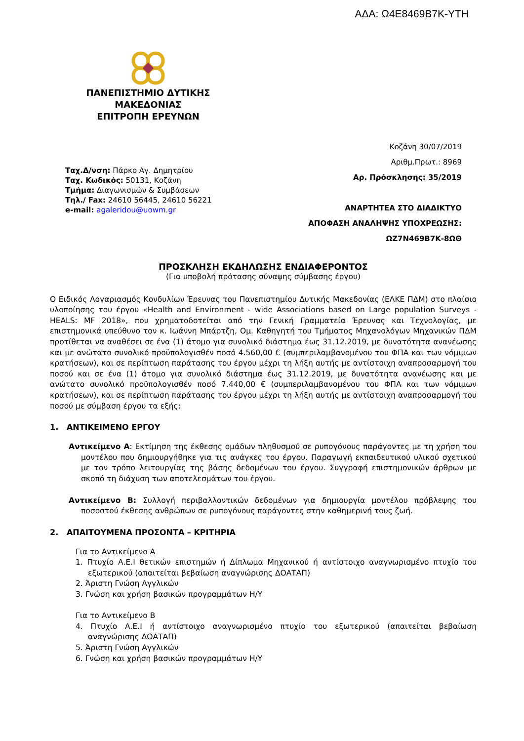ΑΔΑ: Ω4Ε8469Β7Κ-ΥΤΗ
ΠΑΝΕΠΙΣΤΗΜΙΟ ΔΥΤΙΚΗΣ
ΜΑΚΕΔΟΝΙΑΣ
ΕΠΙΤΡΟΠΗ ΕΡΕΥΝΩΝ
Κοζάνη 30/07/2019
Αριθμ.Πρωτ.: 8969
Αρ. Πρόσκλησης: 35/2019
ΑΝΑΡΤΗΤΕΑ ΣΤΟ ΔΙΑΔΙΚΤΥΟ
ΑΠΟΦΑΣΗ ΑΝΑΛΗΨΗΣ ΥΠΟΧΡΕΩΣΗΣ:
ΩΖ7Ν469Β7Κ-8ΩΘ
Ταχ.Δ/νση: Πάρκο Αγ. Δημητρίου
Ταχ. Κωδικός: 50131, Κοζάνη
Τμήμα: Διαγωνισμών & Συμβάσεων
Τηλ./ Fax: 24610 56445, 24610 56221
e-mail: agaleridou@uowm.gr
ΠΡΟΣΚΛΗΣΗ ΕΚΔΗΛΩΣΗΣ ΕΝΔΙΑΦΕΡΟΝΤΟΣ
(Για υποβολή πρότασης σύναψης σύμβασης έργου)
Ο Ειδικός Λογαριασμός Κονδυλίων Έρευνας του Πανεπιστημίου Δυτικής Μακεδονίας (ΕΛΚΕ ΠΔΜ) στο πλαίσιο υλοποίησης του έργου «Health and Environment - wide Associations based on Large population Surveys - HEALS: MF 2018», που χρηματοδοτείται από την Γενική Γραμματεία Έρευνας και Τεχνολογίας, με επιστημονικά υπεύθυνο τον κ. Ιωάννη Μπάρτζη, Ομ. Καθηγητή του Τμήματος Μηχανολόγων Μηχανικών ΠΔΜ προτίθεται να αναθέσει σε ένα (1) άτομο για συνολικό διάστημα έως 31.12.2019, με δυνατότητα ανανέωσης και με ανώτατο συνολικό προϋπολογισθέν ποσό 4.560,00 € (συμπεριλαμβανομένου του ΦΠΑ και των νόμιμων κρατήσεων), και σε περίπτωση παράτασης του έργου μέχρι τη λήξη αυτής με αντίστοιχη αναπροσαρμογή του ποσού και σε ένα (1) άτομο για συνολικό διάστημα έως 31.12.2019, με δυνατότητα ανανέωσης και με ανώτατο συνολικό προϋπολογισθέν ποσό 7.440,00 € (συμπεριλαμβανομένου του ΦΠΑ και των νόμιμων κρατήσεων), και σε περίπτωση παράτασης του έργου μέχρι τη λήξη αυτής με αντίστοιχη αναπροσαρμογή του ποσού με σύμβαση έργου τα εξής:
1. ΑΝΤΙΚΕΙΜΕΝΟ ΕΡΓΟΥ
Αντικείμενο Α: Εκτίμηση της έκθεσης ομάδων πληθυσμού σε ρυπογόνους παράγοντες με τη χρήση του μοντέλου που δημιουργήθηκε για τις ανάγκες του έργου. Παραγωγή εκπαιδευτικού υλικού σχετικού με τον τρόπο λειτουργίας της βάσης δεδομένων του έργου. Συγγραφή επιστημονικών άρθρων με σκοπό τη διάχυση των αποτελεσμάτων του έργου.
Αντικείμενο Β: Συλλογή περιβαλλοντικών δεδομένων για δημιουργία μοντέλου πρόβλεψης του ποσοστού έκθεσης ανθρώπων σε ρυπογόνους παράγοντες στην καθημερινή τους ζωή.
2. ΑΠΑΙΤΟΥΜΕΝΑ ΠΡΟΣΟΝΤΑ – ΚΡΙΤΗΡΙΑ
Για το Αντικείμενο Α
1. Πτυχίο Α.Ε.Ι θετικών επιστημών ή Δίπλωμα Μηχανικού ή αντίστοιχο αναγνωρισμένο πτυχίο του εξωτερικού (απαιτείται βεβαίωση αναγνώρισης ΔΟΑΤΑΠ)
2. Άριστη Γνώση Αγγλικών
3. Γνώση και χρήση βασικών προγραμμάτων Η/Υ
Για το Αντικείμενο Β
4. Πτυχίο Α.Ε.Ι ή αντίστοιχο αναγνωρισμένο πτυχίο του εξωτερικού (απαιτείται βεβαίωση αναγνώρισης ΔΟΑΤΑΠ)
5. Άριστη Γνώση Αγγλικών
6. Γνώση και χρήση βασικών προγραμμάτων Η/Υ